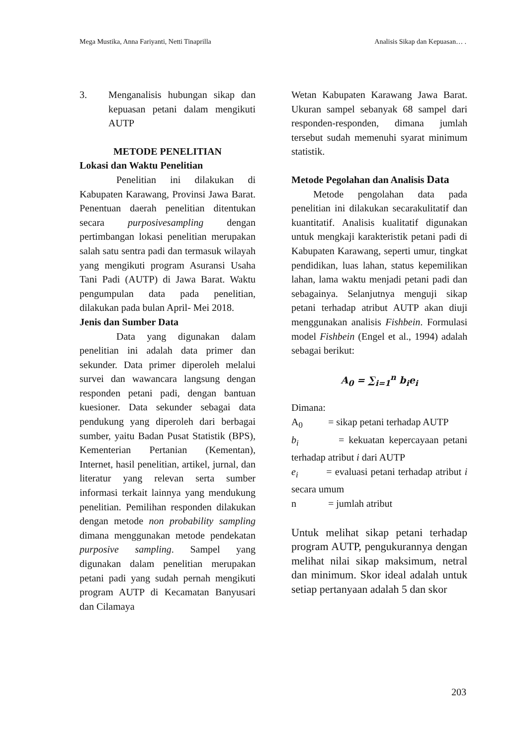Mega Mustika, Anna Fariyanti, Netti Tinaprilla Analisis Sikap dan Kepuasan… .
3. Menganalisis hubungan sikap dan kepuasan petani dalam mengikuti AUTP
METODE PENELITIAN
Lokasi dan Waktu Penelitian
Penelitian ini dilakukan di Kabupaten Karawang, Provinsi Jawa Barat. Penentuan daerah penelitian ditentukan secara purposivesampling dengan pertimbangan lokasi penelitian merupakan salah satu sentra padi dan termasuk wilayah yang mengikuti program Asuransi Usaha Tani Padi (AUTP) di Jawa Barat. Waktu pengumpulan data pada penelitian, dilakukan pada bulan April- Mei 2018.
Jenis dan Sumber Data
Data yang digunakan dalam penelitian ini adalah data primer dan sekunder. Data primer diperoleh melalui survei dan wawancara langsung dengan responden petani padi, dengan bantuan kuesioner. Data sekunder sebagai data pendukung yang diperoleh dari berbagai sumber, yaitu Badan Pusat Statistik (BPS), Kementerian Pertanian (Kementan), Internet, hasil penelitian, artikel, jurnal, dan literatur yang relevan serta sumber informasi terkait lainnya yang mendukung penelitian. Pemilihan responden dilakukan dengan metode non probability sampling dimana menggunakan metode pendekatan purposive sampling. Sampel yang digunakan dalam penelitian merupakan petani padi yang sudah pernah mengikuti program AUTP di Kecamatan Banyusari dan Cilamaya
Wetan Kabupaten Karawang Jawa Barat. Ukuran sampel sebanyak 68 sampel dari responden-responden, dimana jumlah tersebut sudah memenuhi syarat minimum statistik.
Metode Pegolahan dan Analisis Data
Metode pengolahan data pada penelitian ini dilakukan secarakulitatif dan kuantitatif. Analisis kualitatif digunakan untuk mengkaji karakteristik petani padi di Kabupaten Karawang, seperti umur, tingkat pendidikan, luas lahan, status kepemilikan lahan, lama waktu menjadi petani padi dan sebagainya. Selanjutnya menguji sikap petani terhadap atribut AUTP akan diuji menggunakan analisis Fishbein. Formulasi model Fishbein (Engel et al., 1994) adalah sebagai berikut:
A<sub>0</sub> = ∑<sub>i=1</sub><sup>n</sup> b<sub>i</sub>e<sub>i</sub>
Dimana:
A<sub>0</sub> = sikap petani terhadap AUTP
b<sub>i</sub> = kekuatan kepercayaan petani terhadap atribut i dari AUTP
e<sub>i</sub> = evaluasi petani terhadap atribut i secara umum
n = jumlah atribut
Untuk melihat sikap petani terhadap program AUTP, pengukurannya dengan melihat nilai sikap maksimum, netral dan minimum. Skor ideal adalah untuk setiap pertanyaan adalah 5 dan skor
203